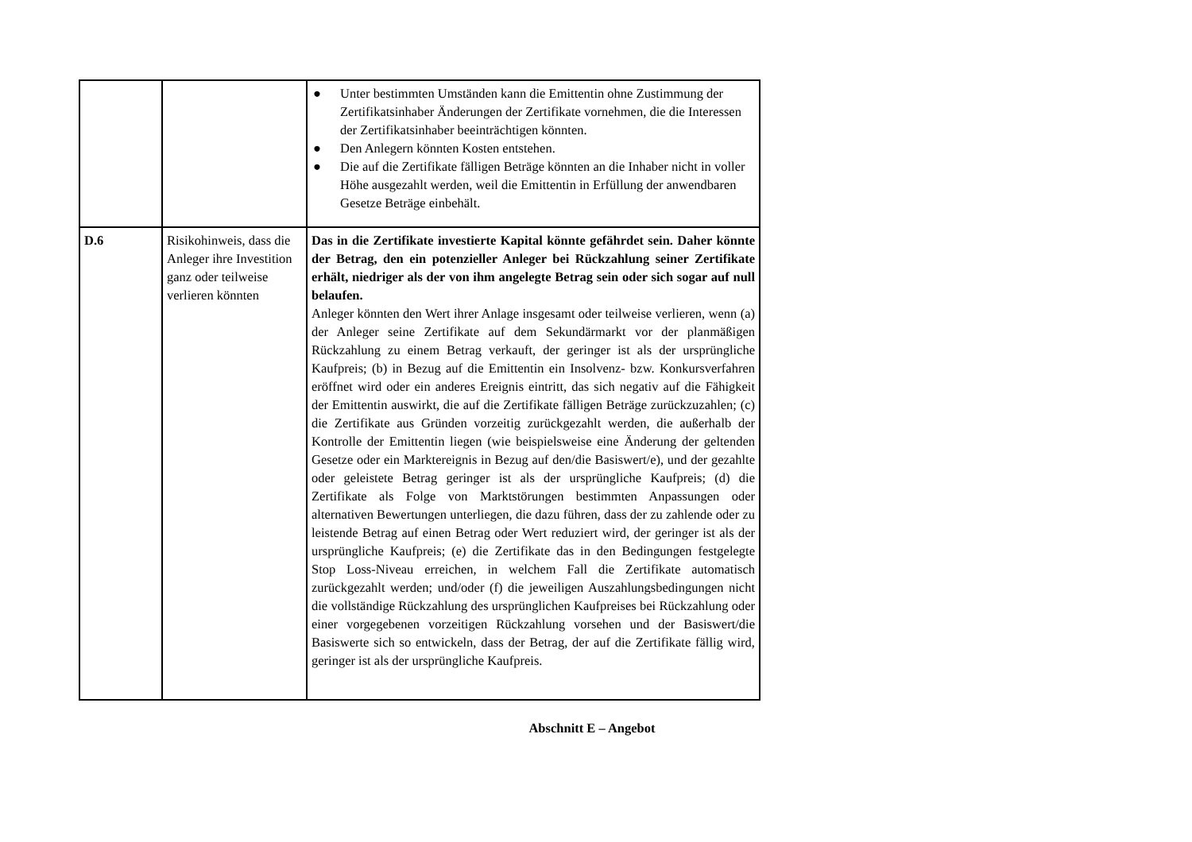| | | ● Unter bestimmten Umständen kann die Emittentin ohne Zustimmung der Zertifikatsinhaber Änderungen der Zertifikate vornehmen, die die Interessen der Zertifikatsinhaber beeinträchtigen könnten. ● Den Anlegern könnten Kosten entstehen. ● Die auf die Zertifikate fälligen Beträge könnten an die Inhaber nicht in voller Höhe ausgezahlt werden, weil die Emittentin in Erfüllung der anwendbaren Gesetze Beträge einbehält. |
| D.6 | Risikohinweis, dass die Anleger ihre Investition ganz oder teilweise verlieren könnten | Das in die Zertifikate investierte Kapital könnte gefährdet sein. Daher könnte der Betrag, den ein potenzieller Anleger bei Rückzahlung seiner Zertifikate erhält, niedriger als der von ihm angelegte Betrag sein oder sich sogar auf null belaufen. Anleger könnten den Wert ihrer Anlage insgesamt oder teilweise verlieren, wenn (a) der Anleger seine Zertifikate auf dem Sekundärmarkt vor der planmäßigen Rückzahlung zu einem Betrag verkauft, der geringer ist als der ursprüngliche Kaufpreis; (b) in Bezug auf die Emittentin ein Insolvenz- bzw. Konkursverfahren eröffnet wird oder ein anderes Ereignis eintritt, das sich negativ auf die Fähigkeit der Emittentin auswirkt, die auf die Zertifikate fälligen Beträge zurückzuzahlen; (c) die Zertifikate aus Gründen vorzeitig zurückgezahlt werden, die außerhalb der Kontrolle der Emittentin liegen (wie beispielsweise eine Änderung der geltenden Gesetze oder ein Marktereignis in Bezug auf den/die Basiswert/e), und der gezahlte oder geleistete Betrag geringer ist als der ursprüngliche Kaufpreis; (d) die Zertifikate als Folge von Marktstörungen bestimmten Anpassungen oder alternativen Bewertungen unterliegen, die dazu führen, dass der zu zahlende oder zu leistende Betrag auf einen Betrag oder Wert reduziert wird, der geringer ist als der ursprüngliche Kaufpreis; (e) die Zertifikate das in den Bedingungen festgelegte Stop Loss-Niveau erreichen, in welchem Fall die Zertifikate automatisch zurückgezahlt werden; und/oder (f) die jeweiligen Auszahlungsbedingungen nicht die vollständige Rückzahlung des ursprünglichen Kaufpreises bei Rückzahlung oder einer vorgegebenen vorzeitigen Rückzahlung vorsehen und der Basiswert/die Basiswerte sich so entwickeln, dass der Betrag, der auf die Zertifikate fällig wird, geringer ist als der ursprüngliche Kaufpreis. |
Abschnitt E – Angebot